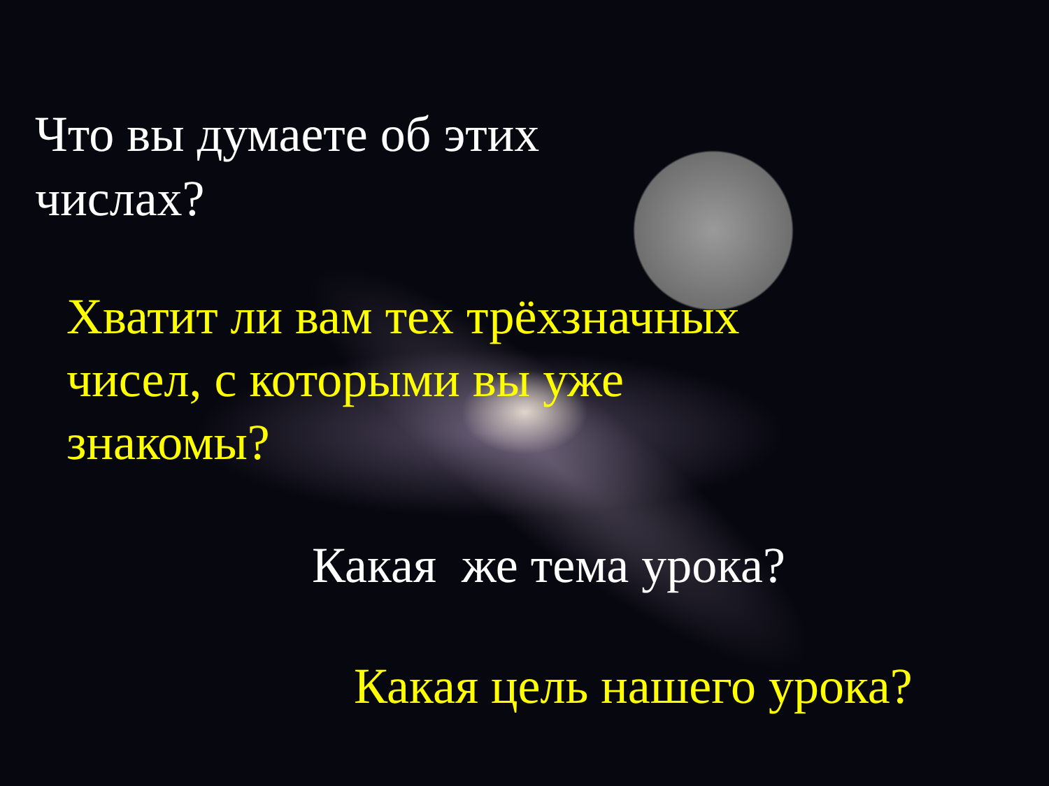Что вы думаете об этих числах?
Хватит ли вам тех трёхзначных чисел, с которыми вы уже знакомы?
Какая же тема урока?
Какая цель нашего урока?